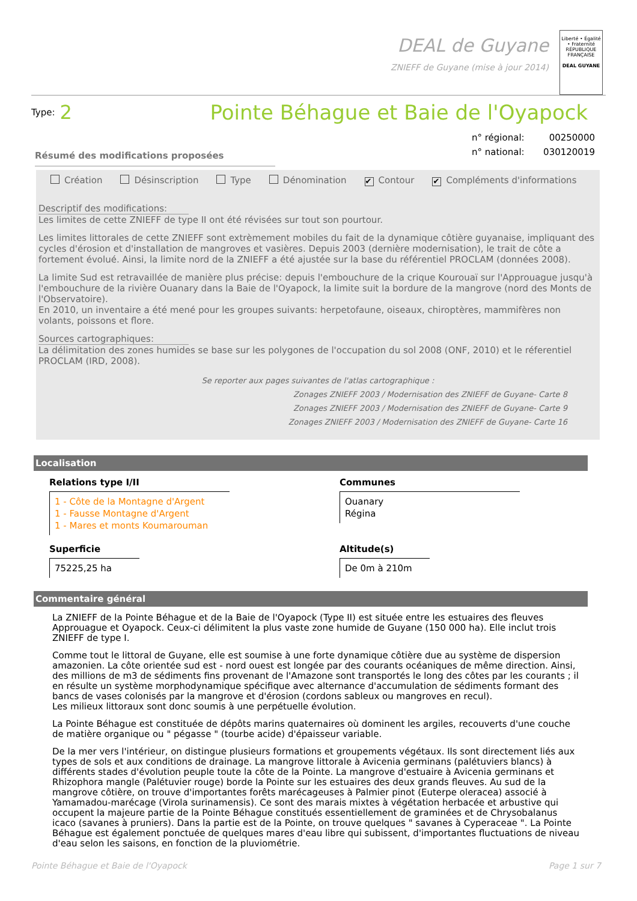DEAL de Guyane
ZNIEFF de Guyane (mise à jour 2014)
Liberté • Égalité • Fraternité
RÉPUBLIQUE FRANÇAISE
DEAL GUYANE
Type: 2
Pointe Béhague et Baie de l'Oyapock
n° régional: 00250000
n° national: 030120019
Résumé des modifications proposées
Création Désinscription Type Dénomination ✔ Contour ✔ Compléments d'informations
Descriptif des modifications:
Les limites de cette ZNIEFF de type II ont été révisées sur tout son pourtour.
Les limites littorales de cette ZNIEFF sont extrèmement mobiles du fait de la dynamique côtière guyanaise, impliquant des cycles d'érosion et d'installation de mangroves et vasières. Depuis 2003 (dernière modernisation), le trait de côte a fortement évolué. Ainsi, la limite nord de la ZNIEFF a été ajustée sur la base du référentiel PROCLAM (données 2008).
La limite Sud est retravaillée de manière plus précise: depuis l'embouchure de la crique Kourouaï sur l'Approuague jusqu'à l'embouchure de la rivière Ouanary dans la Baie de l'Oyapock, la limite suit la bordure de la mangrove (nord des Monts de l'Observatoire).
En 2010, un inventaire a été mené pour les groupes suivants: herpetofaune, oiseaux, chiroptères, mammifères non volants, poissons et flore.
Sources cartographiques:
La délimitation des zones humides se base sur les polygones de l'occupation du sol 2008 (ONF, 2010) et le réferentiel PROCLAM (IRD, 2008).
Se reporter aux pages suivantes de l'atlas cartographique :
Zonages ZNIEFF 2003 / Modernisation des ZNIEFF de Guyane- Carte 8
Zonages ZNIEFF 2003 / Modernisation des ZNIEFF de Guyane- Carte 9
Zonages ZNIEFF 2003 / Modernisation des ZNIEFF de Guyane- Carte 16
Localisation
Relations type I/II
1 - Côte de la Montagne d'Argent
1 - Fausse Montagne d'Argent
1 - Mares et monts Koumarouman
Communes
Ouanary
Régina
Superficie
75225,25 ha
Altitude(s)
De 0m à 210m
Commentaire général
La ZNIEFF de la Pointe Béhague et de la Baie de l'Oyapock (Type II) est située entre les estuaires des fleuves Approuague et Oyapock. Ceux-ci délimitent la plus vaste zone humide de Guyane (150 000 ha). Elle inclut trois ZNIEFF de type I.
Comme tout le littoral de Guyane, elle est soumise à une forte dynamique côtière due au système de dispersion amazonien. La côte orientée sud est - nord ouest est longée par des courants océaniques de même direction. Ainsi, des millions de m3 de sédiments fins provenant de l'Amazone sont transportés le long des côtes par les courants ; il en résulte un système morphodynamique spécifique avec alternance d'accumulation de sédiments formant des bancs de vases colonisés par la mangrove et d'érosion (cordons sableux ou mangroves en recul).
Les milieux littoraux sont donc soumis à une perpétuelle évolution.
La Pointe Béhague est constituée de dépôts marins quaternaires où dominent les argiles, recouverts d'une couche de matière organique ou " pégasse " (tourbe acide) d'épaisseur variable.
De la mer vers l'intérieur, on distingue plusieurs formations et groupements végétaux. Ils sont directement liés aux types de sols et aux conditions de drainage. La mangrove littorale à Avicenia germinans (palétuviers blancs) à différents stades d'évolution peuple toute la côte de la Pointe. La mangrove d'estuaire à Avicenia germinans et Rhizophora mangle (Palétuvier rouge) borde la Pointe sur les estuaires des deux grands fleuves. Au sud de la mangrove côtière, on trouve d'importantes forêts marécageuses à Palmier pinot (Euterpe oleracea) associé à Yamamadou-marécage (Virola surinamensis). Ce sont des marais mixtes à végétation herbacée et arbustive qui occupent la majeure partie de la Pointe Béhague constitués essentiellement de graminées et de Chrysobalanus icaco (savanes à pruniers). Dans la partie est de la Pointe, on trouve quelques " savanes à Cyperaceae ". La Pointe Béhague est également ponctuée de quelques mares d'eau libre qui subissent, d'importantes fluctuations de niveau d'eau selon les saisons, en fonction de la pluviométrie.
Pointe Béhague et Baie de l'Oyapock Page 1 sur 7